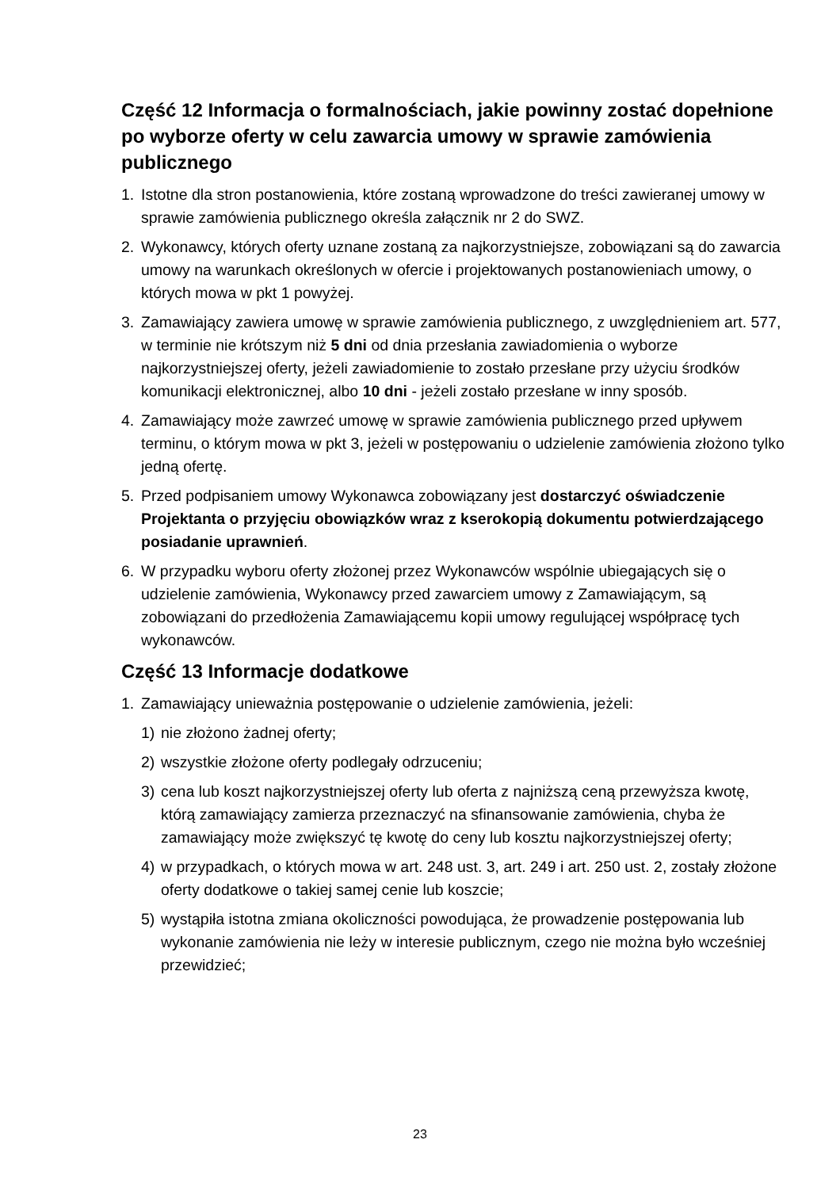Część 12 Informacja o formalnościach, jakie powinny zostać dopełnione po wyborze oferty w celu zawarcia umowy w sprawie zamówienia publicznego
1. Istotne dla stron postanowienia, które zostaną wprowadzone do treści zawieranej umowy w sprawie zamówienia publicznego określa załącznik nr 2 do SWZ.
2. Wykonawcy, których oferty uznane zostaną za najkorzystniejsze, zobowiązani są do zawarcia umowy na warunkach określonych w ofercie i projektowanych postanowieniach umowy, o których mowa w pkt 1 powyżej.
3. Zamawiający zawiera umowę w sprawie zamówienia publicznego, z uwzględnieniem art. 577, w terminie nie krótszym niż 5 dni od dnia przesłania zawiadomienia o wyborze najkorzystniejszej oferty, jeżeli zawiadomienie to zostało przesłane przy użyciu środków komunikacji elektronicznej, albo 10 dni - jeżeli zostało przesłane w inny sposób.
4. Zamawiający może zawrzeć umowę w sprawie zamówienia publicznego przed upływem terminu, o którym mowa w pkt 3, jeżeli w postępowaniu o udzielenie zamówienia złożono tylko jedną ofertę.
5. Przed podpisaniem umowy Wykonawca zobowiązany jest dostarczyć oświadczenie Projektanta o przyjęciu obowiązków wraz z kserokopią dokumentu potwierdzającego posiadanie uprawnień.
6. W przypadku wyboru oferty złożonej przez Wykonawców wspólnie ubiegających się o udzielenie zamówienia, Wykonawcy przed zawarciem umowy z Zamawiającym, są zobowiązani do przedłożenia Zamawiającemu kopii umowy regulującej współpracę tych wykonawców.
Część 13 Informacje dodatkowe
1. Zamawiający unieważnia postępowanie o udzielenie zamówienia, jeżeli:
1) nie złożono żadnej oferty;
2) wszystkie złożone oferty podlegały odrzuceniu;
3) cena lub koszt najkorzystniejszej oferty lub oferta z najniższą ceną przewyższa kwotę, którą zamawiający zamierza przeznaczyć na sfinansowanie zamówienia, chyba że zamawiający może zwiększyć tę kwotę do ceny lub kosztu najkorzystniejszej oferty;
4) w przypadkach, o których mowa w art. 248 ust. 3, art. 249 i art. 250 ust. 2, zostały złożone oferty dodatkowe o takiej samej cenie lub koszcie;
5) wystąpiła istotna zmiana okoliczności powodująca, że prowadzenie postępowania lub wykonanie zamówienia nie leży w interesie publicznym, czego nie można było wcześniej przewidzieć;
23